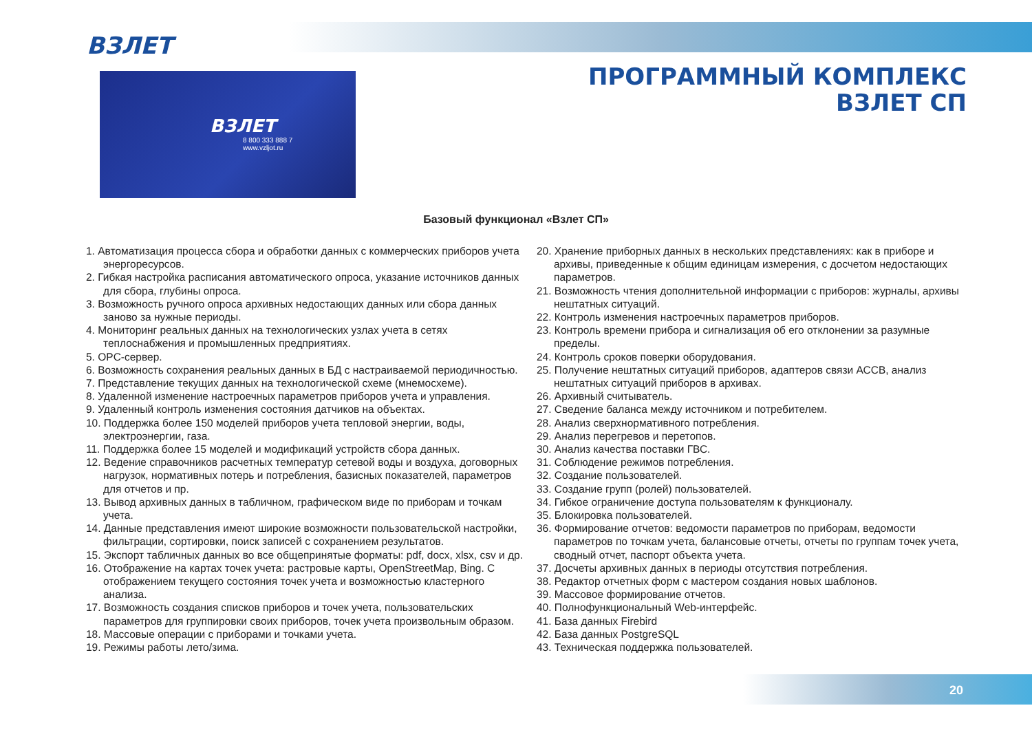ВЗЛЕТ
ПРОГРАММНЫЙ КОМПЛЕКС
ВЗЛЕТ СП
ВЗЛЕТ
8 800 333 888 7
www.vzljot.ru
Базовый функционал «Взлет СП»
1. Автоматизация процесса сбора и обработки данных с коммерческих приборов учета энергоресурсов.
2. Гибкая настройка расписания автоматического опроса, указание источников данных для сбора, глубины опроса.
3. Возможность ручного опроса архивных недостающих данных или сбора данных заново за нужные периоды.
4. Мониторинг реальных данных на технологических узлах учета в сетях теплоснабжения и промышленных предприятиях.
5. OPC-сервер.
6. Возможность сохранения реальных данных в БД с настраиваемой периодичностью.
7. Представление текущих данных на технологической схеме (мнемосхеме).
8. Удаленной изменение настроечных параметров приборов учета и управления.
9. Удаленный контроль изменения состояния датчиков на объектах.
10. Поддержка более 150 моделей приборов учета тепловой энергии, воды, электроэнергии, газа.
11. Поддержка более 15 моделей и модификаций устройств сбора данных.
12. Ведение справочников расчетных температур сетевой воды и воздуха, договорных нагрузок, нормативных потерь и потребления, базисных показателей, параметров для отчетов и пр.
13. Вывод архивных данных в табличном, графическом виде по приборам и точкам учета.
14. Данные представления имеют широкие возможности пользовательской настройки, фильтрации, сортировки, поиск записей с сохранением результатов.
15. Экспорт табличных данных во все общепринятые форматы: pdf, docx, xlsx, csv и др.
16. Отображение на картах точек учета: растровые карты, OpenStreetMap, Bing. С отображением текущего состояния точек учета и возможностью кластерного анализа.
17. Возможность создания списков приборов и точек учета, пользовательских параметров для группировки своих приборов, точек учета произвольным образом.
18. Массовые операции с приборами и точками учета.
19. Режимы работы лето/зима.
20. Хранение приборных данных в нескольких представлениях: как в приборе и архивы, приведенные к общим единицам измерения, с досчетом недостающих параметров.
21. Возможность чтения дополнительной информации с приборов: журналы, архивы нештатных ситуаций.
22. Контроль изменения настроечных параметров приборов.
23. Контроль времени прибора и сигнализация об его отклонении за разумные пределы.
24. Контроль сроков поверки оборудования.
25. Получение нештатных ситуаций приборов, адаптеров связи АССВ, анализ нештатных ситуаций приборов в архивах.
26. Архивный считыватель.
27. Сведение баланса между источником и потребителем.
28. Анализ сверхнормативного потребления.
29. Анализ перегревов и перетопов.
30. Анализ качества поставки ГВС.
31. Соблюдение режимов потребления.
32. Создание пользователей.
33. Создание групп (ролей) пользователей.
34. Гибкое ограничение доступа пользователям к функционалу.
35. Блокировка пользователей.
36. Формирование отчетов: ведомости параметров по приборам, ведомости параметров по точкам учета, балансовые отчеты, отчеты по группам точек учета, сводный отчет, паспорт объекта учета.
37. Досчеты архивных данных в периоды отсутствия потребления.
38. Редактор отчетных форм с мастером создания новых шаблонов.
39. Массовое формирование отчетов.
40. Полнофункциональный Web-интерфейс.
41. База данных Firebird
42. База данных PostgreSQL
43. Техническая поддержка пользователей.
20